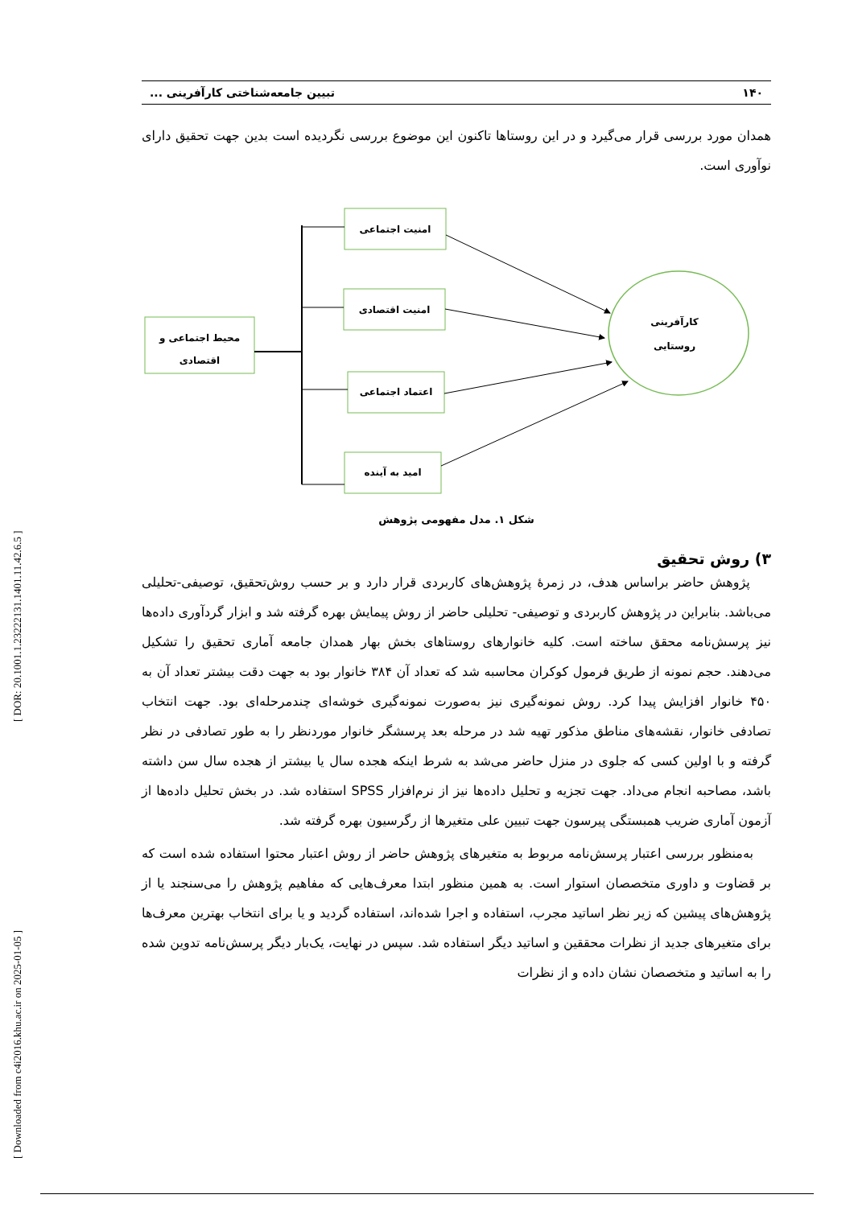[ Downloaded from c4i2016.khu.ac.ir on 2025-01-05 ] [ DOR: 20.1001.1.23222131.1401.11.42.6.5 ]
۱۴۰ تبیین جامعه‌شناختی کارآفرینی ...
همدان مورد بررسی قرار می‌گیرد و در این روستاها تاکنون این موضوع بررسی نگردیده است بدین جهت تحقیق دارای نوآوری است.
محیط اجتماعی و
اقتصادی
امنیت اجتماعی
امنیت اقتصادی
اعتماد اجتماعی
امید به آینده
کارآفرینی
روستایی
شکل ۱. مدل مفهومی پژوهش
۳) روش تحقیق
پژوهش حاضر براساس هدف، در زمرۀ پژوهش‌های کاربردی قرار دارد و بر حسب روش‌تحقیق، توصیفی-تحلیلی می‌باشد. بنابراین در پژوهش کاربردی و توصیفی- تحلیلی حاضر از روش پیمایش بهره گرفته شد و ابزار گردآوری داده‌ها نیز پرسش‌نامه محقق ساخته است. کلیه خانوارهای روستاهای بخش بهار همدان جامعه آماری تحقیق را تشکیل می‌دهند. حجم نمونه از طریق فرمول کوکران محاسبه شد که تعداد آن ۳۸۴ خانوار بود به جهت دقت بیشتر تعداد آن به ۴۵۰ خانوار افزایش پیدا کرد. روش نمونه‌گیری نیز به‌صورت نمونه‌گیری خوشه‌ای چندمرحله‌ای بود. جهت انتخاب تصادفی خانوار، نقشه‌های مناطق مذکور تهیه شد در مرحله بعد پرسشگر خانوار موردنظر را به طور تصادفی در نظر گرفته و با اولین کسی که جلوی در منزل حاضر می‌شد به شرط اینکه هجده سال یا بیشتر از هجده سال سن داشته باشد، مصاحبه انجام می‌داد. جهت تجزیه و تحلیل داده‌ها نیز از نرم‌افزار SPSS استفاده شد. در بخش تحلیل داده‌ها از آزمون آماری ضریب همبستگی پیرسون جهت تبیین علی متغیرها از رگرسیون بهره گرفته شد.
به‌منظور بررسی اعتبار پرسش‌نامه مربوط به متغیرهای پژوهش حاضر از روش اعتبار محتوا استفاده شده است که بر قضاوت و داوری متخصصان استوار است. به همین منظور ابتدا معرف‌هایی که مفاهیم پژوهش را می‌سنجند یا از پژوهش‌های پیشین که زیر نظر اساتید مجرب، استفاده و اجرا شده‌اند، استفاده گردید و یا برای انتخاب بهترین معرف‌ها برای متغیرهای جدید از نظرات محققین و اساتید دیگر استفاده شد. سپس در نهایت، یک‌بار دیگر پرسش‌نامه تدوین شده را به اساتید و متخصصان نشان داده و از نظرات